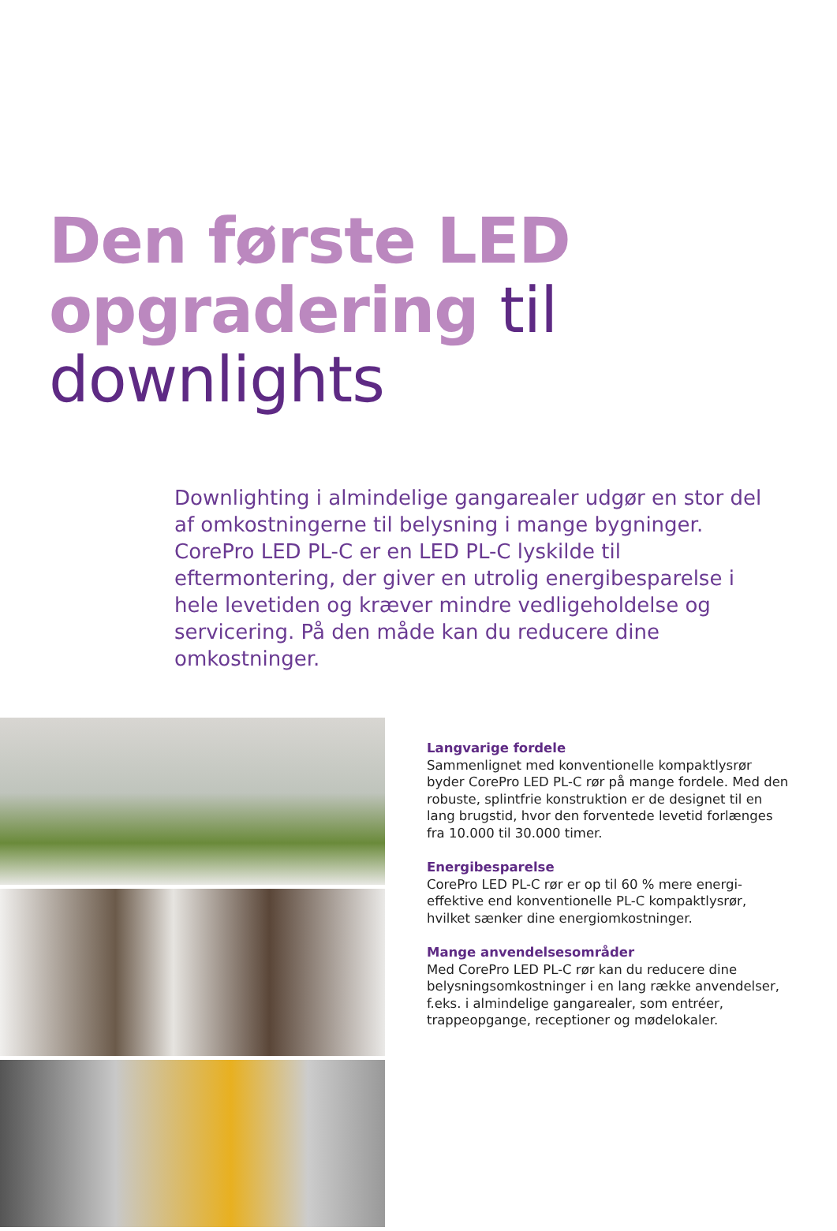Den første LED
opgradering til
downlights
Downlighting i almindelige gangarealer udgør en stor del af omkostningerne til belysning i mange bygninger. CorePro LED PL-C er en LED PL-C lyskilde til eftermontering, der giver en utrolig energibesparelse i hele levetiden og kræver mindre vedligeholdelse og servicering. På den måde kan du reducere dine omkostninger.
Langvarige fordele
Sammenlignet med konventionelle kompaktlysrør byder CorePro LED PL-C rør på mange fordele. Med den robuste, splintfrie konstruktion er de designet til en lang brugstid, hvor den forventede levetid forlænges fra 10.000 til 30.000 timer.
Energibesparelse
CorePro LED PL-C rør er op til 60 % mere energi-effektive end konventionelle PL-C kompaktlysrør, hvilket sænker dine energiomkostninger.
Mange anvendelsesområder
Med CorePro LED PL-C rør kan du reducere dine belysningsomkostninger i en lang række anvendelser, f.eks. i almindelige gangarealer, som entréer, trappeopgange, receptioner og mødelokaler.